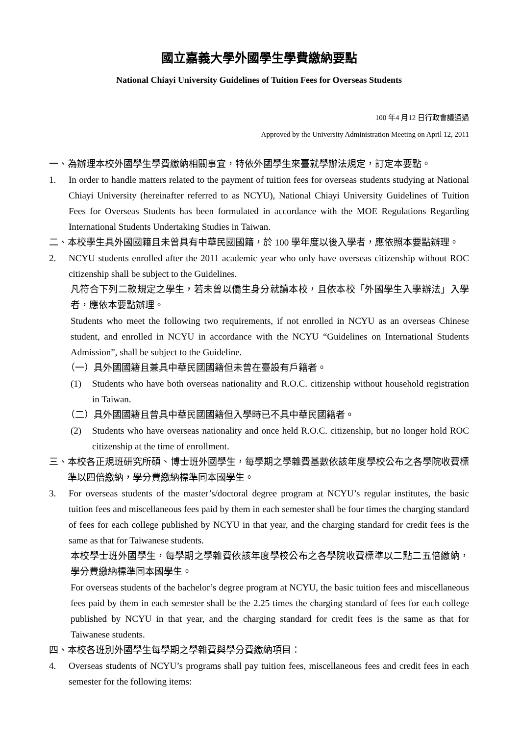國立嘉義大學外國學生學費繳納要點
National Chiayi University Guidelines of Tuition Fees for Overseas Students
100 年4 月12 日行政會議通過
Approved by the University Administration Meeting on April 12, 2011
一、 為辦理本校外國學生學費繳納相關事宜，特依外國學生來臺就學辦法規定，訂定本要點。
1. In order to handle matters related to the payment of tuition fees for overseas students studying at National Chiayi University (hereinafter referred to as NCYU), National Chiayi University Guidelines of Tuition Fees for Overseas Students has been formulated in accordance with the MOE Regulations Regarding International Students Undertaking Studies in Taiwan.
二、 本校學生具外國國籍且未曾具有中華民國國籍，於 100 學年度以後入學者，應依照本要點辦理。
2. NCYU students enrolled after the 2011 academic year who only have overseas citizenship without ROC citizenship shall be subject to the Guidelines.
凡符合下列二款規定之學生，若未曾以僑生身分就讀本校，且依本校「外國學生入學辦法」入學者，應依本要點辦理。
Students who meet the following two requirements, if not enrolled in NCYU as an overseas Chinese student, and enrolled in NCYU in accordance with the NCYU “Guidelines on International Students Admission”, shall be subject to the Guideline.
（一）具外國國籍且兼具中華民國國籍但未曾在臺設有戶籍者。
(1) Students who have both overseas nationality and R.O.C. citizenship without household registration in Taiwan.
（二）具外國國籍且曾具中華民國國籍但入學時已不具中華民國籍者。
(2) Students who have overseas nationality and once held R.O.C. citizenship, but no longer hold ROC citizenship at the time of enrollment.
三、 本校各正規班研究所碩、博士班外國學生，每學期之學雜費基數依該年度學校公布之各學院收費標準以四倍繳納，學分費繳納標準同本國學生。
3. For overseas students of the master’s/doctoral degree program at NCYU’s regular institutes, the basic tuition fees and miscellaneous fees paid by them in each semester shall be four times the charging standard of fees for each college published by NCYU in that year, and the charging standard for credit fees is the same as that for Taiwanese students.
本校學士班外國學生，每學期之學雜費依該年度學校公布之各學院收費標準以二點二五倍繳納，學分費繳納標準同本國學生。
For overseas students of the bachelor’s degree program at NCYU, the basic tuition fees and miscellaneous fees paid by them in each semester shall be the 2.25 times the charging standard of fees for each college published by NCYU in that year, and the charging standard for credit fees is the same as that for Taiwanese students.
四、 本校各班別外國學生每學期之學雜費與學分費繳納項目：
4. Overseas students of NCYU’s programs shall pay tuition fees, miscellaneous fees and credit fees in each semester for the following items: